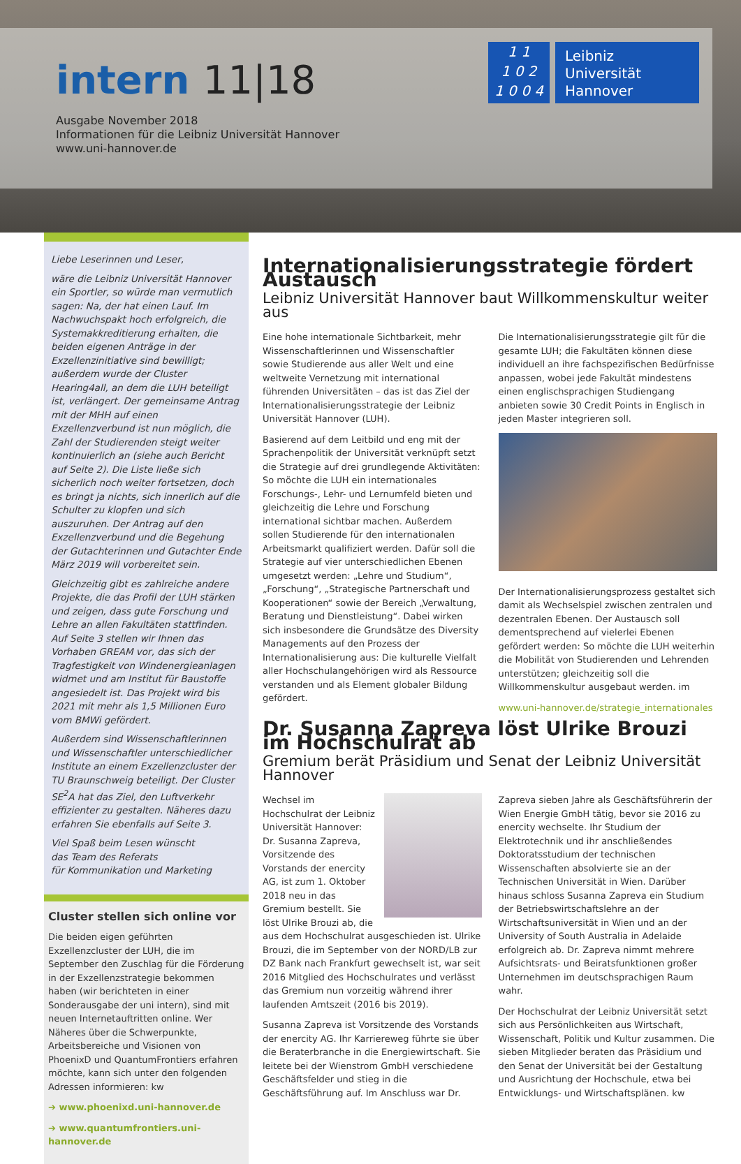intern 11|18
Ausgabe November 2018
Informationen für die Leibniz Universität Hannover
www.uni-hannover.de
1 1
1 0 2
1 0 0 4
Leibniz
Universität
Hannover
Liebe Leserinnen und Leser,
wäre die Leibniz Universität Hannover ein Sportler, so würde man vermutlich sagen: Na, der hat einen Lauf. Im Nachwuchspakt hoch erfolgreich, die Systemakkreditierung erhalten, die beiden eigenen Anträge in der Exzellenzinitiative sind bewilligt; außerdem wurde der Cluster Hearing4all, an dem die LUH beteiligt ist, verlängert. Der gemeinsame Antrag mit der MHH auf einen Exzellenzverbund ist nun möglich, die Zahl der Studierenden steigt weiter kontinuierlich an (siehe auch Bericht auf Seite 2). Die Liste ließe sich sicherlich noch weiter fortsetzen, doch es bringt ja nichts, sich innerlich auf die Schulter zu klopfen und sich auszuruhen. Der Antrag auf den Exzellenzverbund und die Begehung der Gutachterinnen und Gutachter Ende März 2019 will vorbereitet sein.
Gleichzeitig gibt es zahlreiche andere Projekte, die das Profil der LUH stärken und zeigen, dass gute Forschung und Lehre an allen Fakultäten stattfinden. Auf Seite 3 stellen wir Ihnen das Vorhaben GREAM vor, das sich der Tragfestigkeit von Windenergieanlagen widmet und am Institut für Baustoffe angesiedelt ist. Das Projekt wird bis 2021 mit mehr als 1,5 Millionen Euro vom BMWi gefördert.
Außerdem sind Wissenschaftlerinnen und Wissenschaftler unterschiedlicher Institute an einem Exzellenzcluster der TU Braunschweig beteiligt. Der Cluster SE<sup>2</sup>A hat das Ziel, den Luftverkehr effizienter zu gestalten. Näheres dazu erfahren Sie ebenfalls auf Seite 3.
Viel Spaß beim Lesen wünscht
das Team des Referats
für Kommunikation und Marketing
Cluster stellen sich online vor
Die beiden eigen geführten Exzellenzcluster der LUH, die im September den Zuschlag für die Förderung in der Exzellenzstrategie bekommen haben (wir berichteten in einer Sonderausgabe der uni intern), sind mit neuen Internetauftritten online. Wer Näheres über die Schwerpunkte, Arbeitsbereiche und Visionen von PhoenixD und QuantumFrontiers erfahren möchte, kann sich unter den folgenden Adressen informieren: kw
➔ www.phoenixd.uni-hannover.de
➔ www.quantumfrontiers.uni-hannover.de
Internationalisierungsstrategie fördert Austausch
Leibniz Universität Hannover baut Willkommenskultur weiter aus
Eine hohe internationale Sichtbarkeit, mehr Wissenschaftlerinnen und Wissenschaftler sowie Studierende aus aller Welt und eine weltweite Vernetzung mit international führenden Universitäten – das ist das Ziel der Internationalisierungsstrategie der Leibniz Universität Hannover (LUH).
Basierend auf dem Leitbild und eng mit der Sprachenpolitik der Universität verknüpft setzt die Strategie auf drei grundlegende Aktivitäten: So möchte die LUH ein internationales Forschungs-, Lehr- und Lernumfeld bieten und gleichzeitig die Lehre und Forschung international sichtbar machen. Außerdem sollen Studierende für den internationalen Arbeitsmarkt qualifiziert werden. Dafür soll die Strategie auf vier unterschiedlichen Ebenen umgesetzt werden: „Lehre und Studium“, „Forschung“, „Strategische Partnerschaft und Kooperationen“ sowie der Bereich „Verwaltung, Beratung und Dienstleistung“. Dabei wirken sich insbesondere die Grundsätze des Diversity Managements auf den Prozess der Internationalisierung aus: Die kulturelle Vielfalt aller Hochschulangehörigen wird als Ressource verstanden und als Element globaler Bildung gefördert.
Die Internationalisierungsstrategie gilt für die gesamte LUH; die Fakultäten können diese individuell an ihre fachspezifischen Bedürfnisse anpassen, wobei jede Fakultät mindestens einen englischsprachigen Studiengang anbieten sowie 30 Credit Points in Englisch in jeden Master integrieren soll.
Der Internationalisierungsprozess gestaltet sich damit als Wechselspiel zwischen zentralen und dezentralen Ebenen. Der Austausch soll dementsprechend auf vielerlei Ebenen gefördert werden: So möchte die LUH weiterhin die Mobilität von Studierenden und Lehrenden unterstützen; gleichzeitig soll die Willkommenskultur ausgebaut werden. im
www.uni-hannover.de/strategie_internationales
Dr. Susanna Zapreva löst Ulrike Brouzi im Hochschulrat ab
Gremium berät Präsidium und Senat der Leibniz Universität Hannover
Wechsel im Hochschulrat der Leibniz Universität Hannover: Dr. Susanna Zapreva, Vorsitzende des Vorstands der enercity AG, ist zum 1. Oktober 2018 neu in das Gremium bestellt. Sie löst Ulrike Brouzi ab, die aus dem Hochschulrat ausgeschieden ist. Ulrike Brouzi, die im September von der NORD/LB zur DZ Bank nach Frankfurt gewechselt ist, war seit 2016 Mitglied des Hochschulrates und verlässt das Gremium nun vorzeitig während ihrer laufenden Amtszeit (2016 bis 2019).
Susanna Zapreva ist Vorsitzende des Vorstands der enercity AG. Ihr Karriereweg führte sie über die Beraterbranche in die Energiewirtschaft. Sie leitete bei der Wienstrom GmbH verschiedene Geschäftsfelder und stieg in die Geschäftsführung auf. Im Anschluss war Dr. Zapreva sieben Jahre als Geschäftsführerin der Wien Energie GmbH tätig, bevor sie 2016 zu enercity wechselte. Ihr Studium der Elektrotechnik und ihr anschließendes Doktoratsstudium der technischen Wissenschaften absolvierte sie an der Technischen Universität in Wien. Darüber hinaus schloss Susanna Zapreva ein Studium der Betriebswirtschaftslehre an der Wirtschaftsuniversität in Wien und an der University of South Australia in Adelaide erfolgreich ab. Dr. Zapreva nimmt mehrere Aufsichtsrats- und Beiratsfunktionen großer Unternehmen im deutschsprachigen Raum wahr.
Der Hochschulrat der Leibniz Universität setzt sich aus Persönlichkeiten aus Wirtschaft, Wissenschaft, Politik und Kultur zusammen. Die sieben Mitglieder beraten das Präsidium und den Senat der Universität bei der Gestaltung und Ausrichtung der Hochschule, etwa bei Entwicklungs- und Wirtschaftsplänen. kw